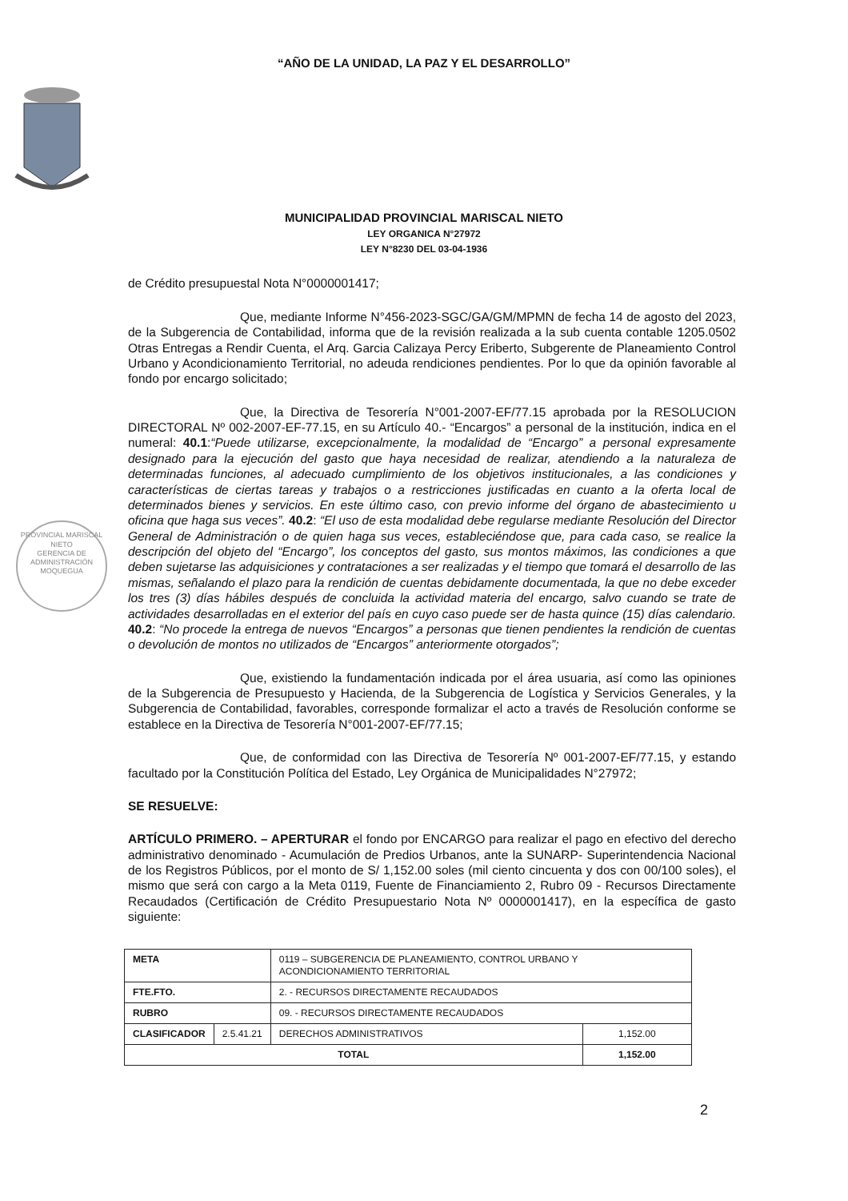“AÑO DE LA UNIDAD, LA PAZ Y EL DESARROLLO”
MUNICIPALIDAD PROVINCIAL MARISCAL NIETO
LEY ORGANICA N°27972
LEY N°8230 DEL 03-04-1936
de Crédito presupuestal Nota N°0000001417;
Que, mediante Informe N°456-2023-SGC/GA/GM/MPMN de fecha 14 de agosto del 2023, de la Subgerencia de Contabilidad, informa que de la revisión realizada a la sub cuenta contable 1205.0502 Otras Entregas a Rendir Cuenta, el Arq. Garcia Calizaya Percy Eriberto, Subgerente de Planeamiento Control Urbano y Acondicionamiento Territorial, no adeuda rendiciones pendientes. Por lo que da opinión favorable al fondo por encargo solicitado;
Que, la Directiva de Tesorería N°001-2007-EF/77.15 aprobada por la RESOLUCION DIRECTORAL Nº 002-2007-EF-77.15, en su Artículo 40.- “Encargos” a personal de la institución, indica en el numeral: 40.1:“Puede utilizarse, excepcionalmente, la modalidad de “Encargo” a personal expresamente designado para la ejecución del gasto que haya necesidad de realizar, atendiendo a la naturaleza de determinadas funciones, al adecuado cumplimiento de los objetivos institucionales, a las condiciones y características de ciertas tareas y trabajos o a restricciones justificadas en cuanto a la oferta local de determinados bienes y servicios. En este último caso, con previo informe del órgano de abastecimiento u oficina que haga sus veces”. 40.2: “El uso de esta modalidad debe regularse mediante Resolución del Director General de Administración o de quien haga sus veces, estableciéndose que, para cada caso, se realice la descripción del objeto del “Encargo”, los conceptos del gasto, sus montos máximos, las condiciones a que deben sujetarse las adquisiciones y contrataciones a ser realizadas y el tiempo que tomará el desarrollo de las mismas, señalando el plazo para la rendición de cuentas debidamente documentada, la que no debe exceder los tres (3) días hábiles después de concluida la actividad materia del encargo, salvo cuando se trate de actividades desarrolladas en el exterior del país en cuyo caso puede ser de hasta quince (15) días calendario. 40.2: “No procede la entrega de nuevos “Encargos” a personas que tienen pendientes la rendición de cuentas o devolución de montos no utilizados de “Encargos” anteriormente otorgados”;
Que, existiendo la fundamentación indicada por el área usuaria, así como las opiniones de la Subgerencia de Presupuesto y Hacienda, de la Subgerencia de Logística y Servicios Generales, y la Subgerencia de Contabilidad, favorables, corresponde formalizar el acto a través de Resolución conforme se establece en la Directiva de Tesorería N°001-2007-EF/77.15;
Que, de conformidad con las Directiva de Tesorería Nº 001-2007-EF/77.15, y estando facultado por la Constitución Política del Estado, Ley Orgánica de Municipalidades N°27972;
SE RESUELVE:
ARTÍCULO PRIMERO. – APERTURAR el fondo por ENCARGO para realizar el pago en efectivo del derecho administrativo denominado - Acumulación de Predios Urbanos, ante la SUNARP- Superintendencia Nacional de los Registros Públicos, por el monto de S/ 1,152.00 soles (mil ciento cincuenta y dos con 00/100 soles), el mismo que será con cargo a la Meta 0119, Fuente de Financiamiento 2, Rubro 09 - Recursos Directamente Recaudados (Certificación de Crédito Presupuestario Nota Nº 0000001417), en la específica de gasto siguiente:
| META | | 0119 – SUBGERENCIA DE PLANEAMIENTO, CONTROL URBANO Y ACONDICIONAMIENTO TERRITORIAL | |
| FTE.FTO. | | 2. - RECURSOS DIRECTAMENTE RECAUDADOS | |
| RUBRO | | 09. - RECURSOS DIRECTAMENTE RECAUDADOS | |
| CLASIFICADOR | 2.5.41.21 | DERECHOS ADMINISTRATIVOS | 1,152.00 |
| TOTAL | | | 1,152.00 |
PROVINCIAL MARISCAL NIETO
GERENCIA DE
ADMINISTRACIÓN
MOQUEGUA
2